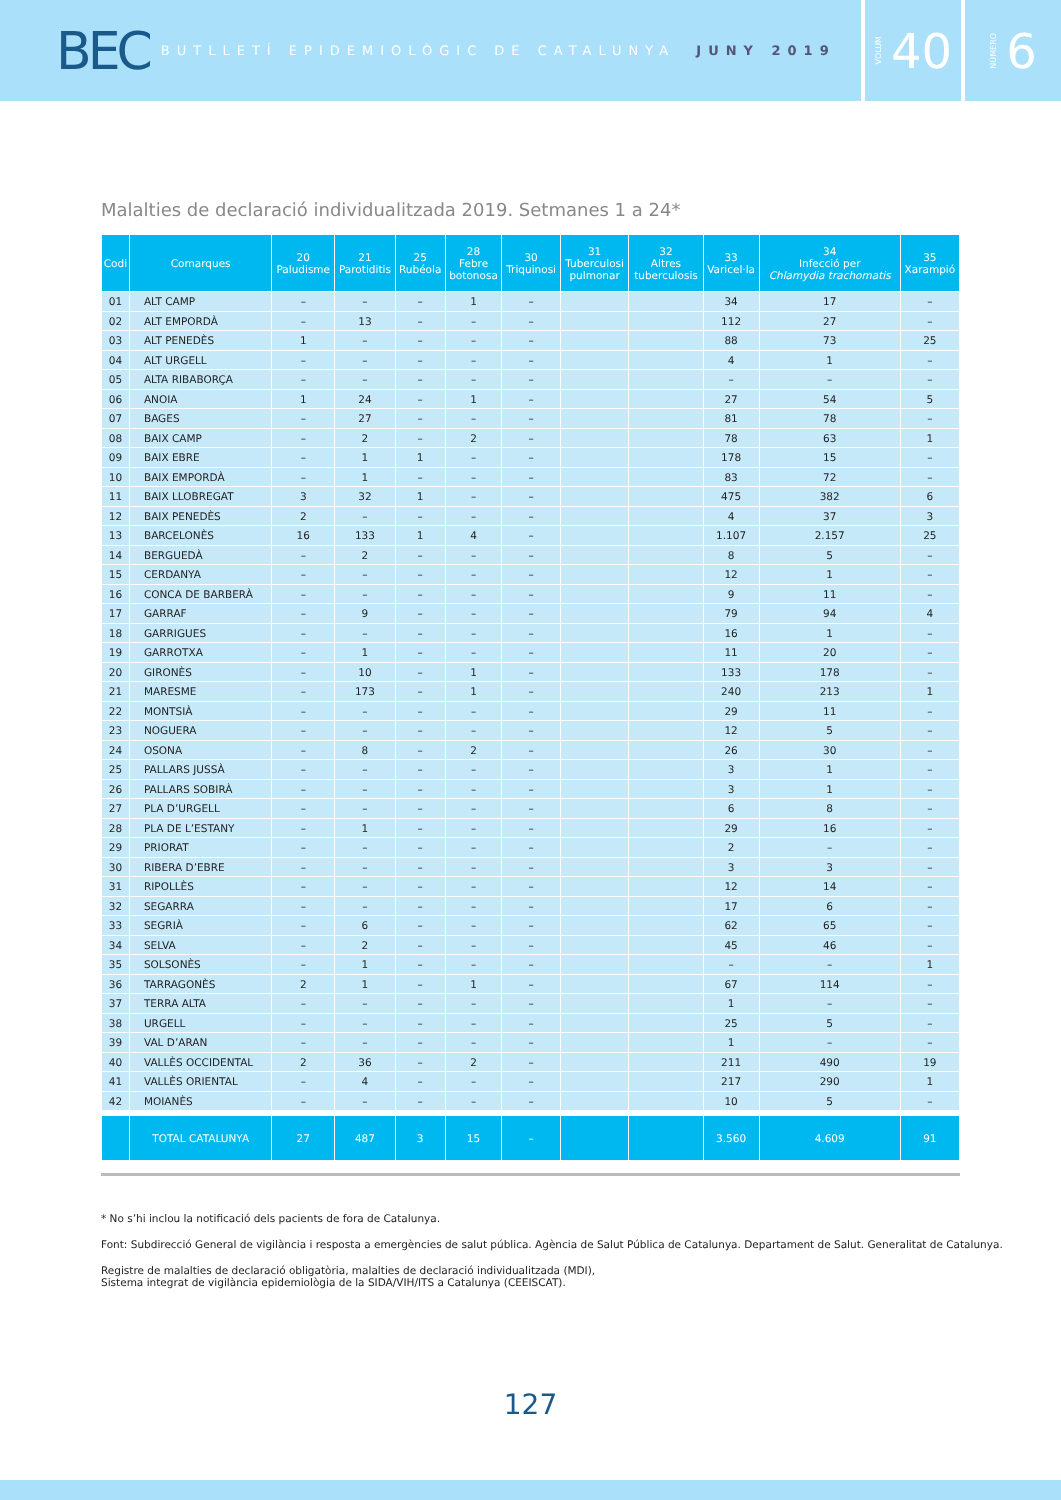BEC BUTLLETÍ EPIDEMIOLÒGIC DE CATALUNYA JUNY 2019
VOLUM 40
NÚMERO 6
Malalties de declaració individualitzada 2019. Setmanes 1 a 24*
| Codi | Comarques | 20 Paludisme | 21 Parotiditis | 25 Rubéola | 28 Febre botonosa | 30 Triquinosi | 31 Tuberculosi pulmonar | 32 Altres tuberculosis | 33 Varicel·la | 34 Infecció per Chlamydia trachomatis | 35 Xarampió |
| --- | --- | --- | --- | --- | --- | --- | --- | --- | --- | --- | --- |
| 01 | ALT CAMP | – | – | – | 1 | – | | | 34 | 17 | – |
| 02 | ALT EMPORDÀ | – | 13 | – | – | – | | | 112 | 27 | – |
| 03 | ALT PENEDÈS | 1 | – | – | – | – | | | 88 | 73 | 25 |
| 04 | ALT URGELL | – | – | – | – | – | | | 4 | 1 | – |
| 05 | ALTA RIBABORÇA | – | – | – | – | – | | | – | – | – |
| 06 | ANOIA | 1 | 24 | – | 1 | – | | | 27 | 54 | 5 |
| 07 | BAGES | – | 27 | – | – | – | | | 81 | 78 | – |
| 08 | BAIX CAMP | – | 2 | – | 2 | – | | | 78 | 63 | 1 |
| 09 | BAIX EBRE | – | 1 | 1 | – | – | | | 178 | 15 | – |
| 10 | BAIX EMPORDÀ | – | 1 | – | – | – | | | 83 | 72 | – |
| 11 | BAIX LLOBREGAT | 3 | 32 | 1 | – | – | | | 475 | 382 | 6 |
| 12 | BAIX PENEDÈS | 2 | – | – | – | – | | | 4 | 37 | 3 |
| 13 | BARCELONÈS | 16 | 133 | 1 | 4 | – | | | 1.107 | 2.157 | 25 |
| 14 | BERGUEDÀ | – | 2 | – | – | – | | | 8 | 5 | – |
| 15 | CERDANYA | – | – | – | – | – | | | 12 | 1 | – |
| 16 | CONCA DE BARBERÀ | – | – | – | – | – | | | 9 | 11 | – |
| 17 | GARRAF | – | 9 | – | – | – | | | 79 | 94 | 4 |
| 18 | GARRIGUES | – | – | – | – | – | | | 16 | 1 | – |
| 19 | GARROTXA | – | 1 | – | – | – | | | 11 | 20 | – |
| 20 | GIRONÈS | – | 10 | – | 1 | – | | | 133 | 178 | – |
| 21 | MARESME | – | 173 | – | 1 | – | | | 240 | 213 | 1 |
| 22 | MONTSIÀ | – | – | – | – | – | | | 29 | 11 | – |
| 23 | NOGUERA | – | – | – | – | – | | | 12 | 5 | – |
| 24 | OSONA | – | 8 | – | 2 | – | | | 26 | 30 | – |
| 25 | PALLARS JUSSÀ | – | – | – | – | – | | | 3 | 1 | – |
| 26 | PALLARS SOBIRÀ | – | – | – | – | – | | | 3 | 1 | – |
| 27 | PLA D’URGELL | – | – | – | – | – | | | 6 | 8 | – |
| 28 | PLA DE L’ESTANY | – | 1 | – | – | – | | | 29 | 16 | – |
| 29 | PRIORAT | – | – | – | – | – | | | 2 | – | – |
| 30 | RIBERA D’EBRE | – | – | – | – | – | | | 3 | 3 | – |
| 31 | RIPOLLÈS | – | – | – | – | – | | | 12 | 14 | – |
| 32 | SEGARRA | – | – | – | – | – | | | 17 | 6 | – |
| 33 | SEGRIÀ | – | 6 | – | – | – | | | 62 | 65 | – |
| 34 | SELVA | – | 2 | – | – | – | | | 45 | 46 | – |
| 35 | SOLSONÈS | – | 1 | – | – | – | | | – | – | 1 |
| 36 | TARRAGONÈS | 2 | 1 | – | 1 | – | | | 67 | 114 | – |
| 37 | TERRA ALTA | – | – | – | – | – | | | 1 | – | – |
| 38 | URGELL | – | – | – | – | – | | | 25 | 5 | – |
| 39 | VAL D’ARAN | – | – | – | – | – | | | 1 | – | – |
| 40 | VALLÈS OCCIDENTAL | 2 | 36 | – | 2 | – | | | 211 | 490 | 19 |
| 41 | VALLÈS ORIENTAL | – | 4 | – | – | – | | | 217 | 290 | 1 |
| 42 | MOIANÈS | – | – | – | – | – | | | 10 | 5 | – |
| | TOTAL CATALUNYA | 27 | 487 | 3 | 15 | – | | | 3.560 | 4.609 | 91 |
* No s’hi inclou la notificació dels pacients de fora de Catalunya.
Font: Subdirecció General de vigilància i resposta a emergències de salut pública. Agència de Salut Pública de Catalunya. Departament de Salut. Generalitat de Catalunya.
Registre de malalties de declaració obligatòria, malalties de declaració individualitzada (MDI),
Sistema integrat de vigilància epidemiològia de la SIDA/VIH/ITS a Catalunya (CEEISCAT).
127